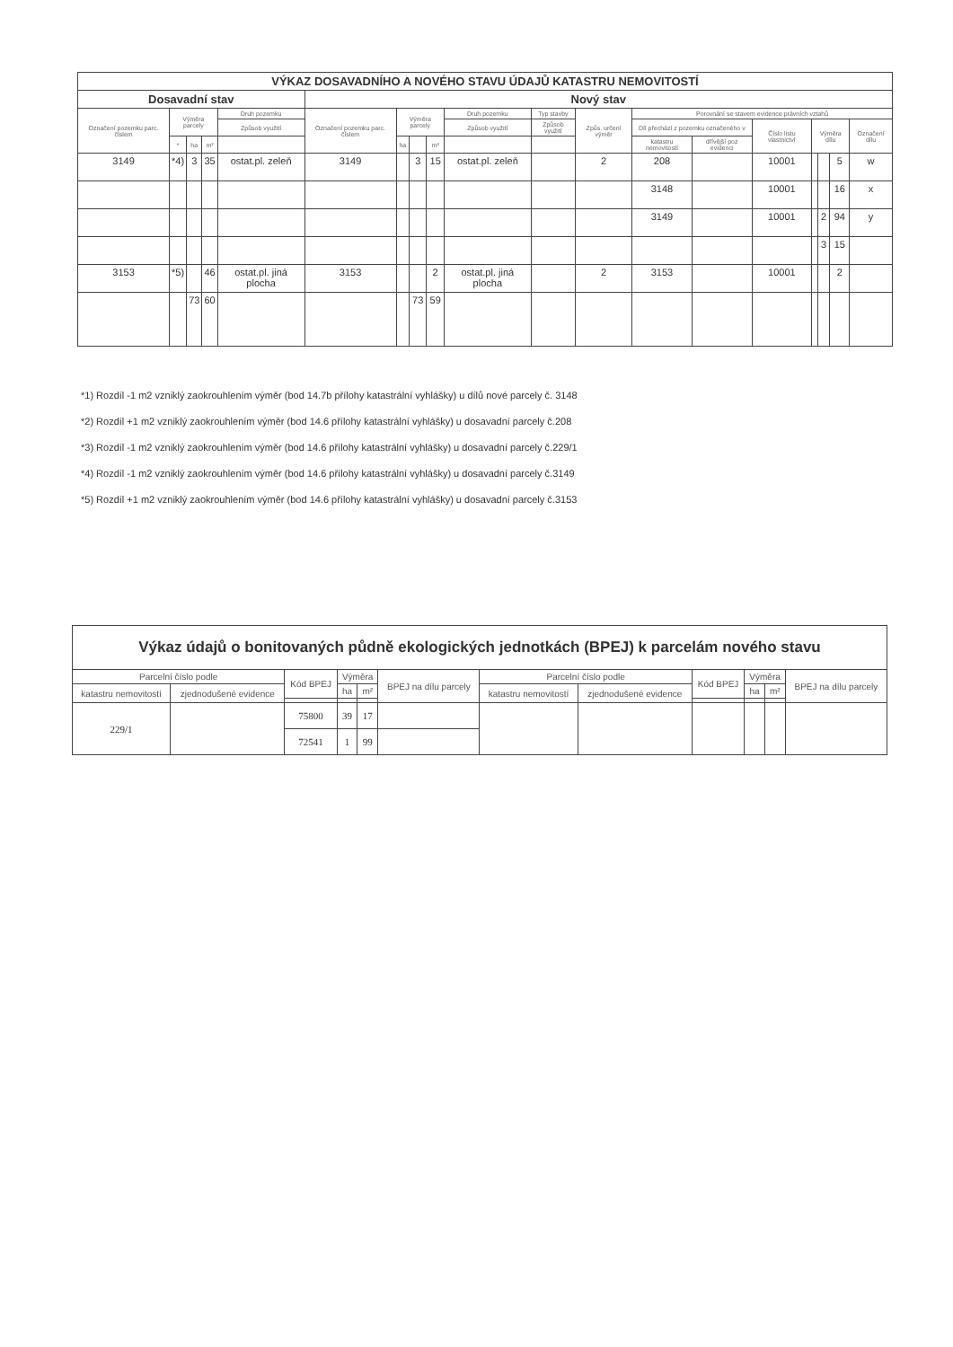| VÝKAZ DOSAVADNÍHO A NOVÉHO STAVU ÚDAJŮ KATASTRU NEMOVITOSTÍ | | | | | | | | | | | | | | | | | | | |
| --- | --- | --- | --- | --- | --- | --- | --- | --- | --- | --- | --- | --- | --- | --- | --- | --- | --- | --- | --- |
| Dosavadní stav | | | | | Nový stav | | | | | | | | | | | | | | |
| Označení pozemku parc. číslem | Výměra parcely | | | Druh pozemku | Označení pozemku parc. číslem | Výměra parcely | | | Druh pozemku | Typ stavby | Způs. určení výměr | Porovnání se stavem evidence právních vztahů | | | | | | | |
| | | | | Způsob využití | | | | | Způsob využití | Způsob využití | | Díl přechází z pozemku označeného v | | Číslo listu vlastnictví | Výměra dílu | | | Označení dílu | |
| | * | ha | m² | | | ha | | m² | | | | katastru nemovitostí | dřívější poz evidenci | | | | | | |
| 3149 | *4) | 3 | 35 | ostat.pl. zeleň | 3149 | | 3 | 15 | ostat.pl. zeleň | | 2 | 208 | | 10001 | | | 5 | w | |
| | | | | | | | | | | | | 3148 | | 10001 | | | 16 | x | |
| | | | | | | | | | | | | 3149 | | 10001 | | 2 | 94 | y | |
| | | | | | | | | | | | | | | | | 3 | 15 | | |
| 3153 | *5) | | 46 | ostat.pl. jiná plocha | 3153 | | | 2 | ostat.pl. jiná plocha | | 2 | 3153 | | 10001 | | | 2 | | |
| | | 73 | 60 | | | | 73 | 59 | | | | | | | | | | | |
*1) Rozdíl -1 m2 vzniklý zaokrouhlením výměr (bod 14.7b přílohy katastrální vyhlášky) u dílů nové parcely č. 3148
*2) Rozdíl +1 m2 vzniklý zaokrouhlením výměr (bod 14.6 přílohy katastrální vyhlášky) u dosavadní parcely č.208
*3) Rozdíl -1 m2 vzniklý zaokrouhlením výměr (bod 14.6 přílohy katastrální vyhlášky) u dosavadní parcely č.229/1
*4) Rozdíl -1 m2 vzniklý zaokrouhlením výměr (bod 14.6 přílohy katastrální vyhlášky) u dosavadní parcely č.3149
*5) Rozdíl +1 m2 vzniklý zaokrouhlením výměr (bod 14.6 přílohy katastrální vyhlášky) u dosavadní parcely č.3153
| Výkaz údajů o bonitovaných půdně ekologických jednotkách (BPEJ) k parcelám nového stavu | | | | | | | | | | | |
| --- | --- | --- | --- | --- | --- | --- | --- | --- | --- | --- | --- |
| Parcelní číslo podle | | Kód BPEJ | Výměra | | BPEJ na dílu parcely | Parcelní číslo podle | | Kód BPEJ | Výměra | | BPEJ na dílu parcely |
| katastru nemovitostí | zjednodušené evidence | | ha | m² | | katastru nemovitostí | zjednodušené evidence | | ha | m² | |
| 229/1 | | 75800 | 39 | 17 | | | | | | | |
| | | 72541 | 1 | 99 | | | | | | | |